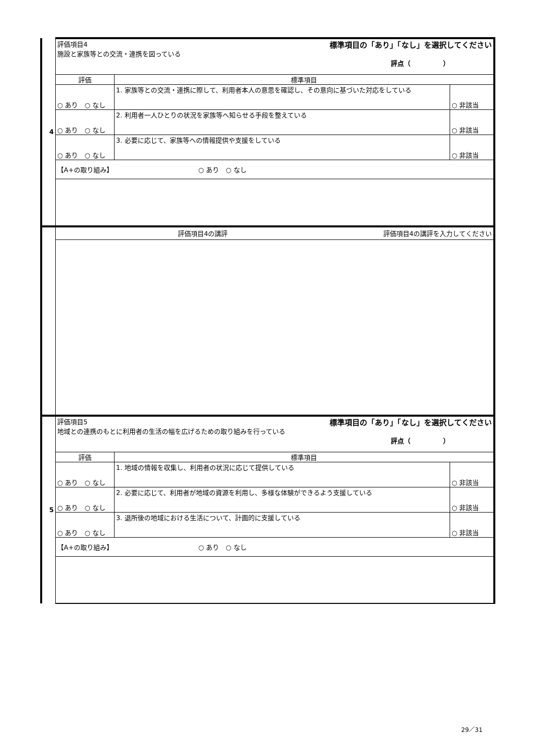| 4 | 評価項目4 標準項目の「あり」「なし」を選択してください 施設と家族等との交流・連携を図っている 評点（ ） | | |
| | 評価 | 標準項目 | |
| | ○ あり ○ なし | 1. 家族等との交流・連携に際して、利用者本人の意思を確認し、その意向に基づいた対応をしている | ○ 非該当 |
| | ○ あり ○ なし | 2. 利用者一人ひとりの状況を家族等へ知らせる手段を整えている | ○ 非該当 |
| | ○ あり ○ なし | 3. 必要に応じて、家族等への情報提供や支援をしている | ○ 非該当 |
| | 【A+の取り組み】 ○ あり ○ なし | | |
| | 評価項目4の講評 評価項目4の講評を入力してください | | |
| 5 | 評価項目5 標準項目の「あり」「なし」を選択してください 地域との連携のもとに利用者の生活の幅を広げるための取り組みを行っている 評点（ ） | | |
| | 評価 | 標準項目 | |
| | ○ あり ○ なし | 1. 地域の情報を収集し、利用者の状況に応じて提供している | ○ 非該当 |
| | ○ あり ○ なし | 2. 必要に応じて、利用者が地域の資源を利用し、多様な体験ができるよう支援している | ○ 非該当 |
| | ○ あり ○ なし | 3. 退所後の地域における生活について、計画的に支援している | ○ 非該当 |
| | 【A+の取り組み】 ○ あり ○ なし | | |
29／31